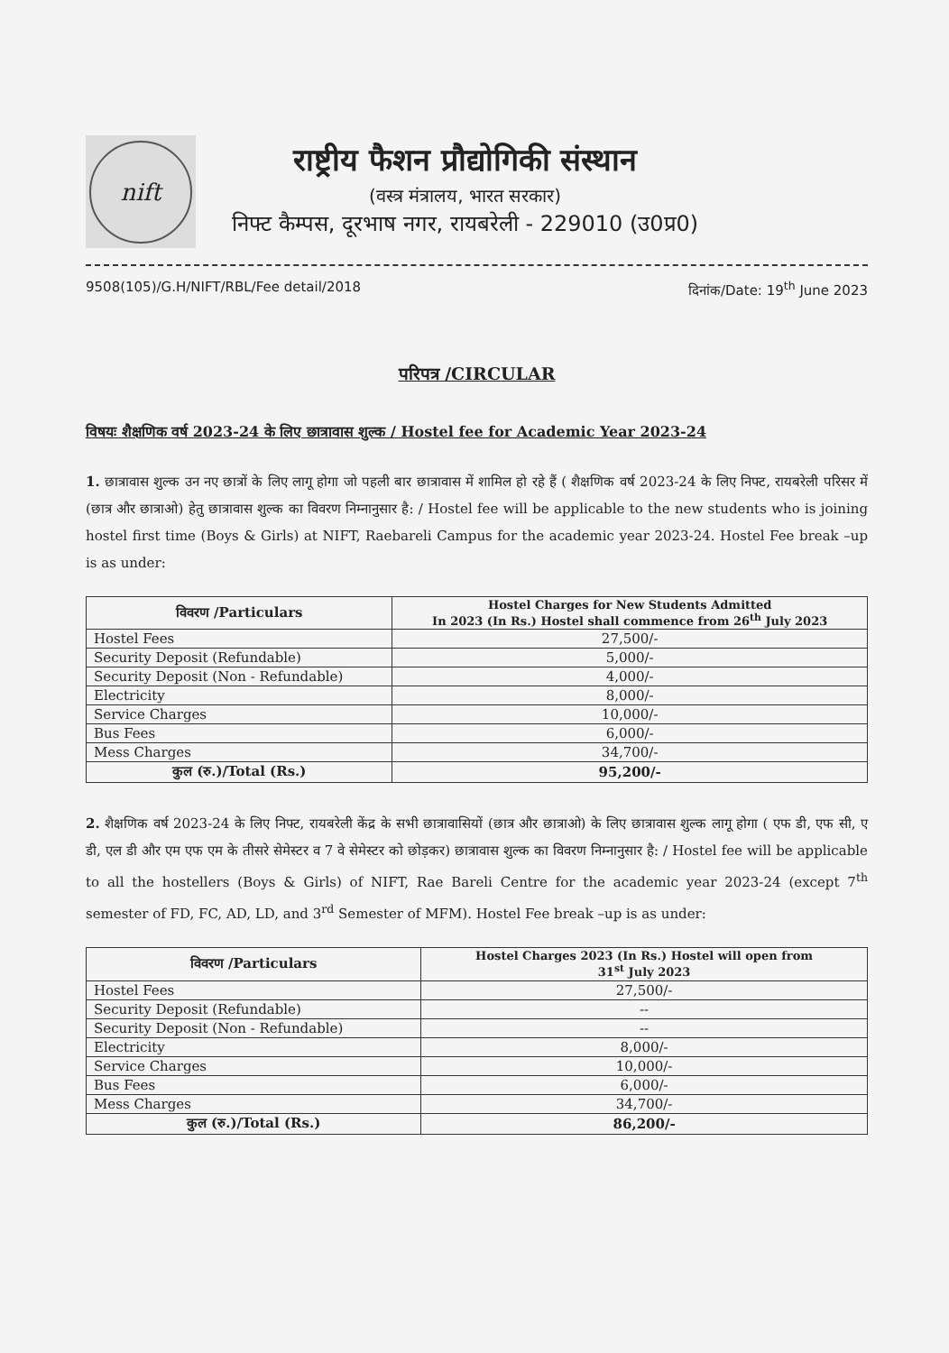nift
राष्ट्रीय फैशन प्रौद्योगिकी संस्थान
(वस्त्र मंत्रालय, भारत सरकार)
निफ्ट कैम्पस, दूरभाष नगर, रायबरेली - 229010 (उ0प्र0)
9508(105)/G.H/NIFT/RBL/Fee detail/2018 दिनांक/Date: 19<sup>th</sup> June 2023
परिपत्र /CIRCULAR
विषयः शैक्षणिक वर्ष 2023-24 के लिए छात्रावास शुल्क / Hostel fee for Academic Year 2023-24
1. छात्रावास शुल्क उन नए छात्रों के लिए लागू होगा जो पहली बार छात्रावास में शामिल हो रहे हैं ( शैक्षणिक वर्ष 2023-24 के लिए निफ्ट, रायबरेली परिसर में (छात्र और छात्राओ) हेतु छात्रावास शुल्क का विवरण निम्नानुसार है: / Hostel fee will be applicable to the new students who is joining hostel first time (Boys & Girls) at NIFT, Raebareli Campus for the academic year 2023-24. Hostel Fee break –up is as under:
| विवरण /Particulars | Hostel Charges for New Students Admitted In 2023 (In Rs.) Hostel shall commence from 26<sup>th</sup> July 2023 |
| --- | --- |
| Hostel Fees | 27,500/- |
| Security Deposit (Refundable) | 5,000/- |
| Security Deposit (Non - Refundable) | 4,000/- |
| Electricity | 8,000/- |
| Service Charges | 10,000/- |
| Bus Fees | 6,000/- |
| Mess Charges | 34,700/- |
| कुल (रु.)/Total (Rs.) | 95,200/- |
2. शैक्षणिक वर्ष 2023-24 के लिए निफ्ट, रायबरेली केंद्र के सभी छात्रावासियों (छात्र और छात्राओ) के लिए छात्रावास शुल्क लागू होगा ( एफ डी, एफ सी, ए डी, एल डी और एम एफ एम के तीसरे सेमेस्टर व 7 वे सेमेस्टर को छोड़कर) छात्रावास शुल्क का विवरण निम्नानुसार है: / Hostel fee will be applicable to all the hostellers (Boys & Girls) of NIFT, Rae Bareli Centre for the academic year 2023-24 (except 7<sup>th</sup> semester of FD, FC, AD, LD, and 3<sup>rd</sup> Semester of MFM). Hostel Fee break –up is as under:
| विवरण /Particulars | Hostel Charges 2023 (In Rs.) Hostel will open from 31<sup>st</sup> July 2023 |
| --- | --- |
| Hostel Fees | 27,500/- |
| Security Deposit (Refundable) | -- |
| Security Deposit (Non - Refundable) | -- |
| Electricity | 8,000/- |
| Service Charges | 10,000/- |
| Bus Fees | 6,000/- |
| Mess Charges | 34,700/- |
| कुल (रु.)/Total (Rs.) | 86,200/- |